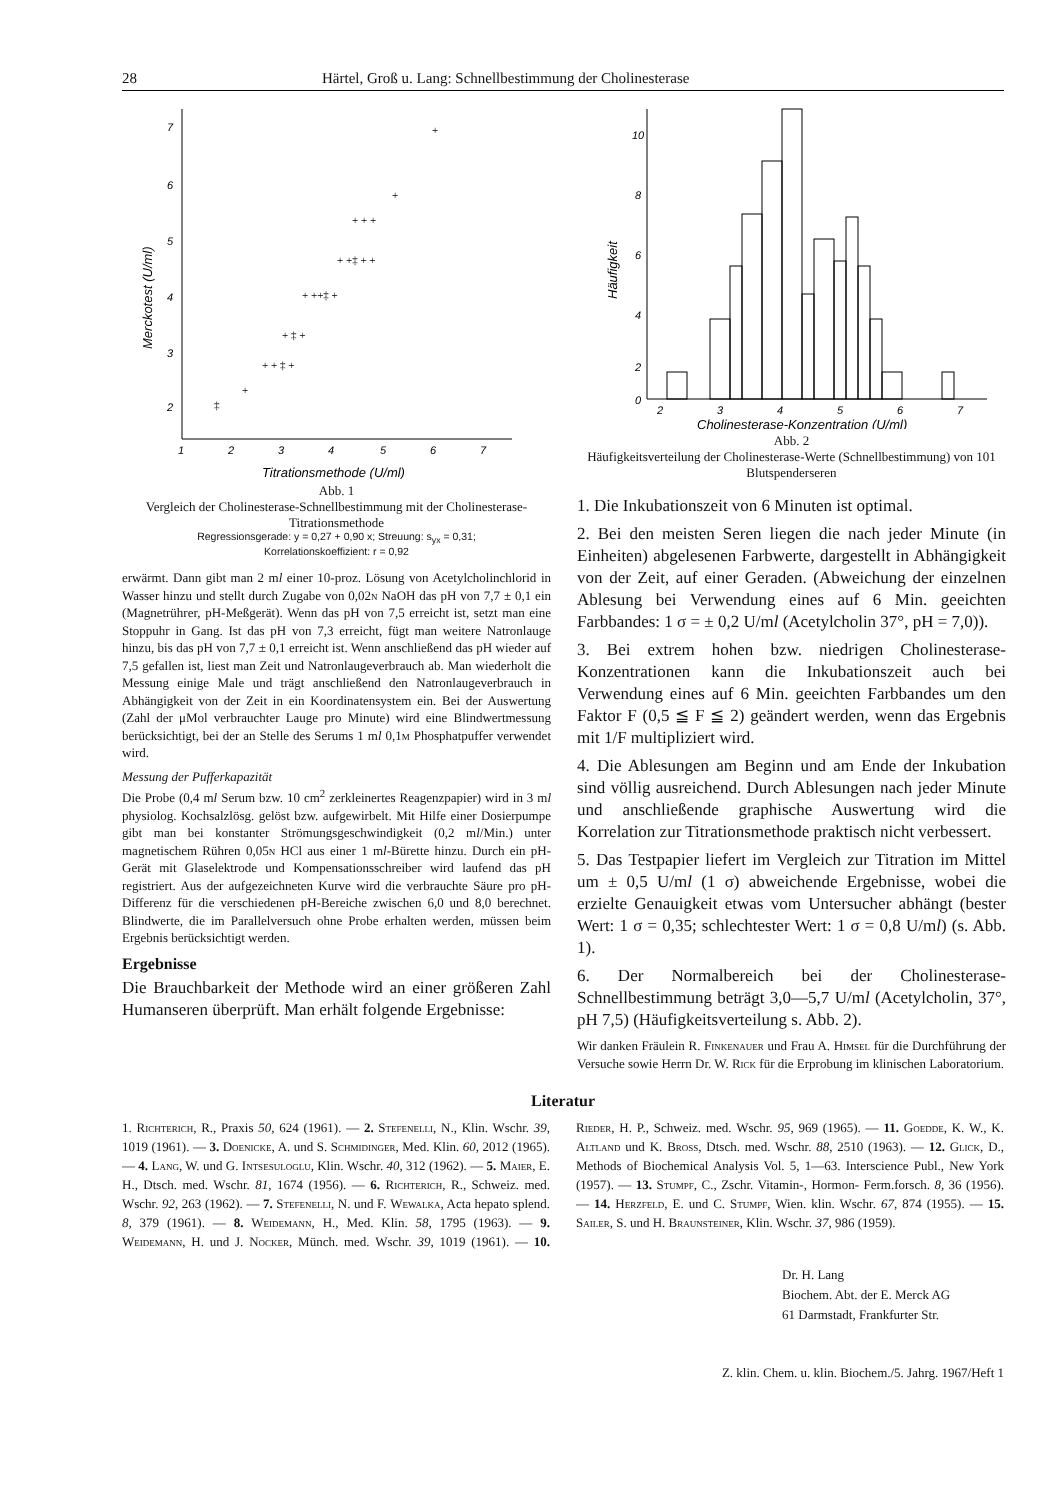28 Härtel, Groß u. Lang: Schnellbestimmung der Cholinesterase
7
6
5
4
3
2
1
2
3
4
5
6
7
Titrationsmethode (U/ml)
Merckotest (U/ml)
+
+
+ + +
+ ‡ +
+ ++‡ +
+ + ‡ +
‡
+
+ +‡ + +
Abb. 1
Vergleich der Cholinesterase-Schnellbestimmung mit der Cholinesterase-Titrationsmethode
Regressionsgerade: y = 0,27 + 0,90 x; Streuung: s<sub>yx</sub> = 0,31;
Korrelationskoeffizient: r = 0,92
erwärmt. Dann gibt man 2 ml einer 10-proz. Lösung von Acetylcholinchlorid in Wasser hinzu und stellt durch Zugabe von 0,02n NaOH das pH von 7,7 ± 0,1 ein (Magnetrührer, pH-Meßgerät). Wenn das pH von 7,5 erreicht ist, setzt man eine Stoppuhr in Gang. Ist das pH von 7,3 erreicht, fügt man weitere Natronlauge hinzu, bis das pH von 7,7 ± 0,1 erreicht ist. Wenn anschließend das pH wieder auf 7,5 gefallen ist, liest man Zeit und Natronlaugeverbrauch ab. Man wiederholt die Messung einige Male und trägt anschließend den Natronlaugeverbrauch in Abhängigkeit von der Zeit in ein Koordinatensystem ein. Bei der Auswertung (Zahl der μMol verbrauchter Lauge pro Minute) wird eine Blindwertmessung berücksichtigt, bei der an Stelle des Serums 1 ml 0,1m Phosphatpuffer verwendet wird.
Messung der Pufferkapazität
Die Probe (0,4 ml Serum bzw. 10 cm<sup>2</sup> zerkleinertes Reagenzpapier) wird in 3 ml physiolog. Kochsalzlösg. gelöst bzw. aufgewirbelt. Mit Hilfe einer Dosierpumpe gibt man bei konstanter Strömungsgeschwindigkeit (0,2 ml/Min.) unter magnetischem Rühren 0,05n HCl aus einer 1 ml-Bürette hinzu. Durch ein pH-Gerät mit Glaselektrode und Kompensationsschreiber wird laufend das pH registriert. Aus der aufgezeichneten Kurve wird die verbrauchte Säure pro pH-Differenz für die verschiedenen pH-Bereiche zwischen 6,0 und 8,0 berechnet. Blindwerte, die im Parallelversuch ohne Probe erhalten werden, müssen beim Ergebnis berücksichtigt werden.
Ergebnisse
Die Brauchbarkeit der Methode wird an einer größeren Zahl Humanseren überprüft. Man erhält folgende Ergebnisse:
10
8
6
4
2
0
2
3
4
5
6
7
Cholinesterase-Konzentration (U/ml)
Häufigkeit
Abb. 2
Häufigkeitsverteilung der Cholinesterase-Werte (Schnellbestimmung) von 101 Blutspenderseren
1. Die Inkubationszeit von 6 Minuten ist optimal.
2. Bei den meisten Seren liegen die nach jeder Minute (in Einheiten) abgelesenen Farbwerte, dargestellt in Abhängigkeit von der Zeit, auf einer Geraden. (Abweichung der einzelnen Ablesung bei Verwendung eines auf 6 Min. geeichten Farbbandes: 1 σ = ± 0,2 U/ml (Acetylcholin 37°, pH = 7,0)).
3. Bei extrem hohen bzw. niedrigen Cholinesterase-Konzentrationen kann die Inkubationszeit auch bei Verwendung eines auf 6 Min. geeichten Farbbandes um den Faktor F (0,5 ≦ F ≦ 2) geändert werden, wenn das Ergebnis mit 1/F multipliziert wird.
4. Die Ablesungen am Beginn und am Ende der Inkubation sind völlig ausreichend. Durch Ablesungen nach jeder Minute und anschließende graphische Auswertung wird die Korrelation zur Titrationsmethode praktisch nicht verbessert.
5. Das Testpapier liefert im Vergleich zur Titration im Mittel um ± 0,5 U/ml (1 σ) abweichende Ergebnisse, wobei die erzielte Genauigkeit etwas vom Untersucher abhängt (bester Wert: 1 σ = 0,35; schlechtester Wert: 1 σ = 0,8 U/ml) (s. Abb. 1).
6. Der Normalbereich bei der Cholinesterase-Schnellbestimmung beträgt 3,0—5,7 U/ml (Acetylcholin, 37°, pH 7,5) (Häufigkeitsverteilung s. Abb. 2).
Wir danken Fräulein R. Finkenauer und Frau A. Himsel für die Durchführung der Versuche sowie Herrn Dr. W. Rick für die Erprobung im klinischen Laboratorium.
Literatur
1. Richterich, R., Praxis 50, 624 (1961). — 2. Stefenelli, N., Klin. Wschr. 39, 1019 (1961). — 3. Doenicke, A. und S. Schmidinger, Med. Klin. 60, 2012 (1965). — 4. Lang, W. und G. Intsesuloglu, Klin. Wschr. 40, 312 (1962). — 5. Maier, E. H., Dtsch. med. Wschr. 81, 1674 (1956). — 6. Richterich, R., Schweiz. med. Wschr. 92, 263 (1962). — 7. Stefenelli, N. und F. Wewalka, Acta hepato splend. 8, 379 (1961). — 8. Weidemann, H., Med. Klin. 58, 1795 (1963). — 9. Weidemann, H. und J. Nocker, Münch. med. Wschr. 39, 1019 (1961). — 10. Rieder, H. P., Schweiz. med. Wschr. 95, 969 (1965). — 11. Goedde, K. W., K. Altland und K. Bross, Dtsch. med. Wschr. 88, 2510 (1963). — 12. Glick, D., Methods of Biochemical Analysis Vol. 5, 1—63. Interscience Publ., New York (1957). — 13. Stumpf, C., Zschr. Vitamin-, Hormon- Ferm.forsch. 8, 36 (1956). — 14. Herzfeld, E. und C. Stumpf, Wien. klin. Wschr. 67, 874 (1955). — 15. Sailer, S. und H. Braunsteiner, Klin. Wschr. 37, 986 (1959).
Dr. H. Lang
Biochem. Abt. der E. Merck AG
61 Darmstadt, Frankfurter Str.
Z. klin. Chem. u. klin. Biochem./5. Jahrg. 1967/Heft 1